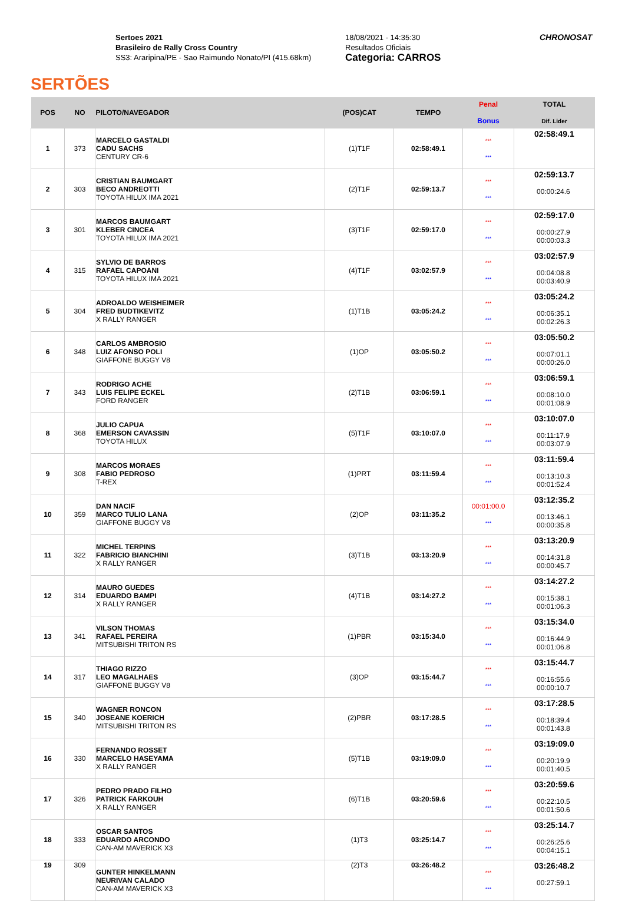SERTÕES
Sertoes 2021
Brasileiro de Rally Cross Country
SS3: Araripina/PE - Sao Raimundo Nonato/PI (415.68km)
18/08/2021 - 14:35:30
Resultados Oficiais
Categoria: CARROS
CHRONOSAT
| POS | NO | PILOTO/NAVEGADOR | (POS)CAT | TEMPO | Penal Bonus | TOTAL Dif. Lider |
| --- | --- | --- | --- | --- | --- | --- |
| 1 | 373 | MARCELO GASTALDI CADU SACHS CENTURY CR-6 | (1)T1F | 02:58:49.1 | *** *** | 02:58:49.1 |
| 2 | 303 | CRISTIAN BAUMGART BECO ANDREOTTI TOYOTA HILUX IMA 2021 | (2)T1F | 02:59:13.7 | *** *** | 02:59:13.7 00:00:24.6 |
| 3 | 301 | MARCOS BAUMGART KLEBER CINCEA TOYOTA HILUX IMA 2021 | (3)T1F | 02:59:17.0 | *** *** | 02:59:17.0 00:00:27.9 00:00:03.3 |
| 4 | 315 | SYLVIO DE BARROS RAFAEL CAPOANI TOYOTA HILUX IMA 2021 | (4)T1F | 03:02:57.9 | *** *** | 03:02:57.9 00:04:08.8 00:03:40.9 |
| 5 | 304 | ADROALDO WEISHEIMER FRED BUDTIKEVITZ X RALLY RANGER | (1)T1B | 03:05:24.2 | *** *** | 03:05:24.2 00:06:35.1 00:02:26.3 |
| 6 | 348 | CARLOS AMBROSIO LUIZ AFONSO POLI GIAFFONE BUGGY V8 | (1)OP | 03:05:50.2 | *** *** | 03:05:50.2 00:07:01.1 00:00:26.0 |
| 7 | 343 | RODRIGO ACHE LUIS FELIPE ECKEL FORD RANGER | (2)T1B | 03:06:59.1 | *** *** | 03:06:59.1 00:08:10.0 00:01:08.9 |
| 8 | 368 | JULIO CAPUA EMERSON CAVASSIN TOYOTA HILUX | (5)T1F | 03:10:07.0 | *** *** | 03:10:07.0 00:11:17.9 00:03:07.9 |
| 9 | 308 | MARCOS MORAES FABIO PEDROSO T-REX | (1)PRT | 03:11:59.4 | *** *** | 03:11:59.4 00:13:10.3 00:01:52.4 |
| 10 | 359 | DAN NACIF MARCO TULIO LANA GIAFFONE BUGGY V8 | (2)OP | 03:11:35.2 | 00:01:00.0 *** | 03:12:35.2 00:13:46.1 00:00:35.8 |
| 11 | 322 | MICHEL TERPINS FABRICIO BIANCHINI X RALLY RANGER | (3)T1B | 03:13:20.9 | *** *** | 03:13:20.9 00:14:31.8 00:00:45.7 |
| 12 | 314 | MAURO GUEDES EDUARDO BAMPI X RALLY RANGER | (4)T1B | 03:14:27.2 | *** *** | 03:14:27.2 00:15:38.1 00:01:06.3 |
| 13 | 341 | VILSON THOMAS RAFAEL PEREIRA MITSUBISHI TRITON RS | (1)PBR | 03:15:34.0 | *** *** | 03:15:34.0 00:16:44.9 00:01:06.8 |
| 14 | 317 | THIAGO RIZZO LEO MAGALHAES GIAFFONE BUGGY V8 | (3)OP | 03:15:44.7 | *** *** | 03:15:44.7 00:16:55.6 00:00:10.7 |
| 15 | 340 | WAGNER RONCON JOSEANE KOERICH MITSUBISHI TRITON RS | (2)PBR | 03:17:28.5 | *** *** | 03:17:28.5 00:18:39.4 00:01:43.8 |
| 16 | 330 | FERNANDO ROSSET MARCELO HASEYAMA X RALLY RANGER | (5)T1B | 03:19:09.0 | *** *** | 03:19:09.0 00:20:19.9 00:01:40.5 |
| 17 | 326 | PEDRO PRADO FILHO PATRICK FARKOUH X RALLY RANGER | (6)T1B | 03:20:59.6 | *** *** | 03:20:59.6 00:22:10.5 00:01:50.6 |
| 18 | 333 | OSCAR SANTOS EDUARDO ARCONDO CAN-AM MAVERICK X3 | (1)T3 | 03:25:14.7 | *** *** | 03:25:14.7 00:26:25.6 00:04:15.1 |
| 19 | 309 | GUNTER HINKELMANN NEURIVAN CALADO CAN-AM MAVERICK X3 | (2)T3 | 03:26:48.2 | *** *** | 03:26:48.2 00:27:59.1 |